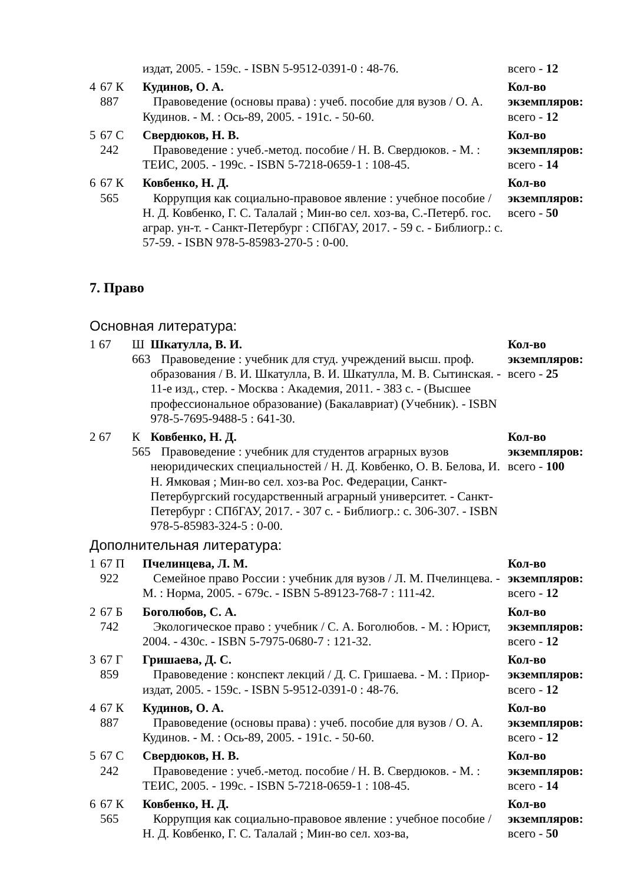| | | издат, 2005. - 159с. - ISBN 5-9512-0391-0 : 48-76. | всего - 12 |
| 4 | 67 К 887 | Кудинов, О. А. Правоведение (основы права) : учеб. пособие для вузов / О. А. Кудинов. - М. : Ось-89, 2005. - 191с. - 50-60. | Кол-во экземпляров: всего - 12 |
| 5 | 67 С 242 | Свердюков, Н. В. Правоведение : учеб.-метод. пособие / Н. В. Свердюков. - М. : ТЕИС, 2005. - 199с. - ISBN 5-7218-0659-1 : 108-45. | Кол-во экземпляров: всего - 14 |
| 6 | 67 К 565 | Ковбенко, Н. Д. Коррупция как социально-правовое явление : учебное пособие / Н. Д. Ковбенко, Г. С. Талалай ; Мин-во сел. хоз-ва, С.-Петерб. гос. аграр. ун-т. - Санкт-Петербург : СПбГАУ, 2017. - 59 с. - Библиогр.: с. 57-59. - ISBN 978-5-85983-270-5 : 0-00. | Кол-во экземпляров: всего - 50 |
7. Право
Основная литература:
| 1 67 | Ш 663 | Шкатулла, В. И. Правоведение : учебник для студ. учреждений высш. проф. образования / В. И. Шкатулла, В. И. Шкатулла, М. В. Сытинская. - 11-е изд., стер. - Москва : Академия, 2011. - 383 с. - (Высшее профессиональное образование) (Бакалавриат) (Учебник). - ISBN 978-5-7695-9488-5 : 641-30. | Кол-во экземпляров: всего - 25 |
| 2 67 | К 565 | Ковбенко, Н. Д. Правоведение : учебник для студентов аграрных вузов неюридических специальностей / Н. Д. Ковбенко, О. В. Белова, И. Н. Ямковая ; Мин-во сел. хоз-ва Рос. Федерации, Санкт-Петербургский государственный аграрный университет. - Санкт-Петербург : СПбГАУ, 2017. - 307 с. - Библиогр.: с. 306-307. - ISBN 978-5-85983-324-5 : 0-00. | Кол-во экземпляров: всего - 100 |
Дополнительная литература:
| 1 | 67 П 922 | Пчелинцева, Л. М. Семейное право России : учебник для вузов / Л. М. Пчелинцева. - М. : Норма, 2005. - 679с. - ISBN 5-89123-768-7 : 111-42. | Кол-во экземпляров: всего - 12 |
| 2 | 67 Б 742 | Боголюбов, С. А. Экологическое право : учебник / С. А. Боголюбов. - М. : Юрист, 2004. - 430с. - ISBN 5-7975-0680-7 : 121-32. | Кол-во экземпляров: всего - 12 |
| 3 | 67 Г 859 | Гришаева, Д. С. Правоведение : конспект лекций / Д. С. Гришаева. - М. : Приор-издат, 2005. - 159с. - ISBN 5-9512-0391-0 : 48-76. | Кол-во экземпляров: всего - 12 |
| 4 | 67 К 887 | Кудинов, О. А. Правоведение (основы права) : учеб. пособие для вузов / О. А. Кудинов. - М. : Ось-89, 2005. - 191с. - 50-60. | Кол-во экземпляров: всего - 12 |
| 5 | 67 С 242 | Свердюков, Н. В. Правоведение : учеб.-метод. пособие / Н. В. Свердюков. - М. : ТЕИС, 2005. - 199с. - ISBN 5-7218-0659-1 : 108-45. | Кол-во экземпляров: всего - 14 |
| 6 | 67 К 565 | Ковбенко, Н. Д. Коррупция как социально-правовое явление : учебное пособие / Н. Д. Ковбенко, Г. С. Талалай ; Мин-во сел. хоз-ва, | Кол-во экземпляров: всего - 50 |